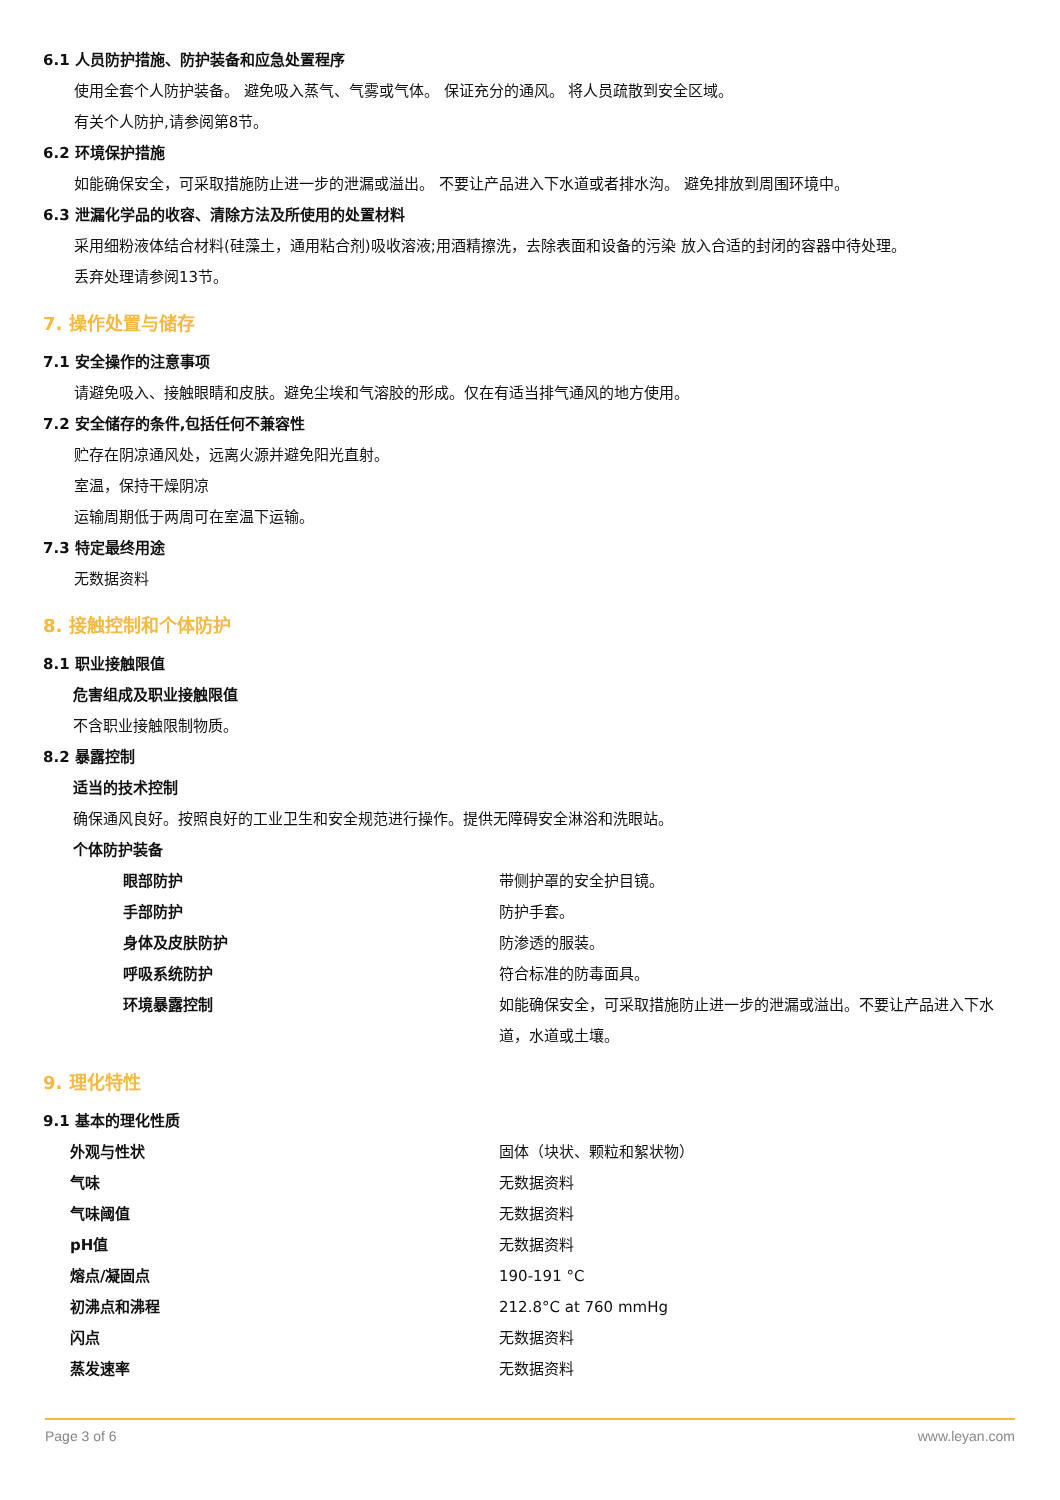6.1 人员防护措施、防护装备和应急处置程序
使用全套个人防护装备。 避免吸入蒸气、气雾或气体。 保证充分的通风。 将人员疏散到安全区域。
有关个人防护,请参阅第8节。
6.2 环境保护措施
如能确保安全，可采取措施防止进一步的泄漏或溢出。 不要让产品进入下水道或者排水沟。 避免排放到周围环境中。
6.3 泄漏化学品的收容、清除方法及所使用的处置材料
采用细粉液体结合材料(硅藻土，通用粘合剂)吸收溶液;用酒精擦洗，去除表面和设备的污染 放入合适的封闭的容器中待处理。
丢弃处理请参阅13节。
7. 操作处置与储存
7.1 安全操作的注意事项
请避免吸入、接触眼睛和皮肤。避免尘埃和气溶胶的形成。仅在有适当排气通风的地方使用。
7.2 安全储存的条件,包括任何不兼容性
贮存在阴凉通风处，远离火源并避免阳光直射。
室温，保持干燥阴凉
运输周期低于两周可在室温下运输。
7.3 特定最终用途
无数据资料
8. 接触控制和个体防护
8.1 职业接触限值
危害组成及职业接触限值
不含职业接触限制物质。
8.2 暴露控制
适当的技术控制
确保通风良好。按照良好的工业卫生和安全规范进行操作。提供无障碍安全淋浴和洗眼站。
个体防护装备
| 眼部防护 | 带侧护罩的安全护目镜。 |
| 手部防护 | 防护手套。 |
| 身体及皮肤防护 | 防渗透的服装。 |
| 呼吸系统防护 | 符合标准的防毒面具。 |
| 环境暴露控制 | 如能确保安全，可采取措施防止进一步的泄漏或溢出。不要让产品进入下水道，水道或土壤。 |
9. 理化特性
9.1 基本的理化性质
| 外观与性状 | 固体（块状、颗粒和絮状物） |
| 气味 | 无数据资料 |
| 气味阈值 | 无数据资料 |
| pH值 | 无数据资料 |
| 熔点/凝固点 | 190-191 °C |
| 初沸点和沸程 | 212.8°C at 760 mmHg |
| 闪点 | 无数据资料 |
| 蒸发速率 | 无数据资料 |
Page 3 of 6 www.leyan.com